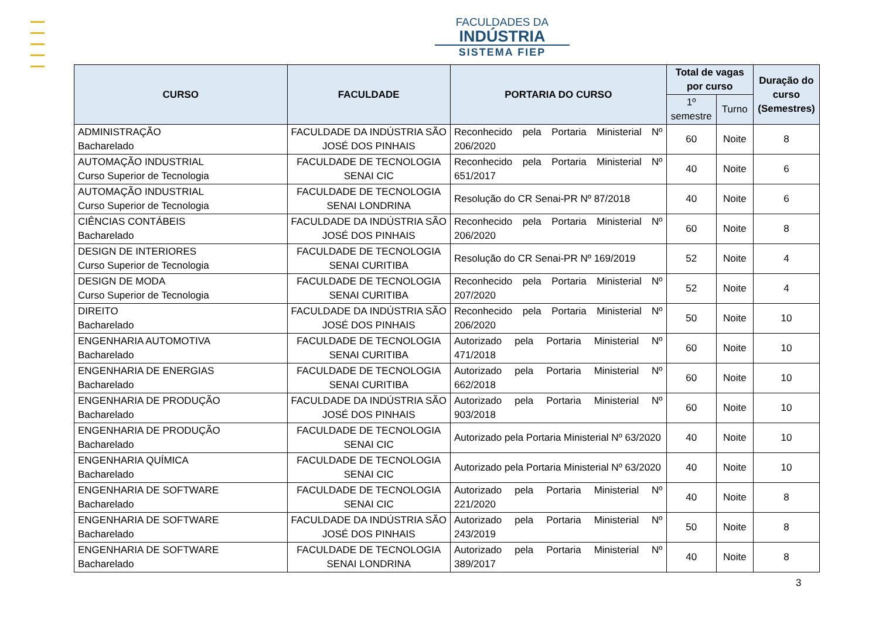FACULDADES DA
INDÚSTRIA
SISTEMA FIEP
| CURSO | FACULDADE | PORTARIA DO CURSO | Total de vagas por curso | | Duração do curso (Semestres) |
| --- | --- | --- | --- | --- | --- |
| | | | 1º semestre | Turno | |
| ADMINISTRAÇÃO Bacharelado | FACULDADE DA INDÚSTRIA SÃO JOSÉ DOS PINHAIS | Reconhecido pela Portaria Ministerial Nº 206/2020 | 60 | Noite | 8 |
| AUTOMAÇÃO INDUSTRIAL Curso Superior de Tecnologia | FACULDADE DE TECNOLOGIA SENAI CIC | Reconhecido pela Portaria Ministerial Nº 651/2017 | 40 | Noite | 6 |
| AUTOMAÇÃO INDUSTRIAL Curso Superior de Tecnologia | FACULDADE DE TECNOLOGIA SENAI LONDRINA | Resolução do CR Senai-PR Nº 87/2018 | 40 | Noite | 6 |
| CIÊNCIAS CONTÁBEIS Bacharelado | FACULDADE DA INDÚSTRIA SÃO JOSÉ DOS PINHAIS | Reconhecido pela Portaria Ministerial Nº 206/2020 | 60 | Noite | 8 |
| DESIGN DE INTERIORES Curso Superior de Tecnologia | FACULDADE DE TECNOLOGIA SENAI CURITIBA | Resolução do CR Senai-PR Nº 169/2019 | 52 | Noite | 4 |
| DESIGN DE MODA Curso Superior de Tecnologia | FACULDADE DE TECNOLOGIA SENAI CURITIBA | Reconhecido pela Portaria Ministerial Nº 207/2020 | 52 | Noite | 4 |
| DIREITO Bacharelado | FACULDADE DA INDÚSTRIA SÃO JOSÉ DOS PINHAIS | Reconhecido pela Portaria Ministerial Nº 206/2020 | 50 | Noite | 10 |
| ENGENHARIA AUTOMOTIVA Bacharelado | FACULDADE DE TECNOLOGIA SENAI CURITIBA | Autorizado pela Portaria Ministerial Nº 471/2018 | 60 | Noite | 10 |
| ENGENHARIA DE ENERGIAS Bacharelado | FACULDADE DE TECNOLOGIA SENAI CURITIBA | Autorizado pela Portaria Ministerial Nº 662/2018 | 60 | Noite | 10 |
| ENGENHARIA DE PRODUÇÃO Bacharelado | FACULDADE DA INDÚSTRIA SÃO JOSÉ DOS PINHAIS | Autorizado pela Portaria Ministerial Nº 903/2018 | 60 | Noite | 10 |
| ENGENHARIA DE PRODUÇÃO Bacharelado | FACULDADE DE TECNOLOGIA SENAI CIC | Autorizado pela Portaria Ministerial Nº 63/2020 | 40 | Noite | 10 |
| ENGENHARIA QUÍMICA Bacharelado | FACULDADE DE TECNOLOGIA SENAI CIC | Autorizado pela Portaria Ministerial Nº 63/2020 | 40 | Noite | 10 |
| ENGENHARIA DE SOFTWARE Bacharelado | FACULDADE DE TECNOLOGIA SENAI CIC | Autorizado pela Portaria Ministerial Nº 221/2020 | 40 | Noite | 8 |
| ENGENHARIA DE SOFTWARE Bacharelado | FACULDADE DA INDÚSTRIA SÃO JOSÉ DOS PINHAIS | Autorizado pela Portaria Ministerial Nº 243/2019 | 50 | Noite | 8 |
| ENGENHARIA DE SOFTWARE Bacharelado | FACULDADE DE TECNOLOGIA SENAI LONDRINA | Autorizado pela Portaria Ministerial Nº 389/2017 | 40 | Noite | 8 |
3